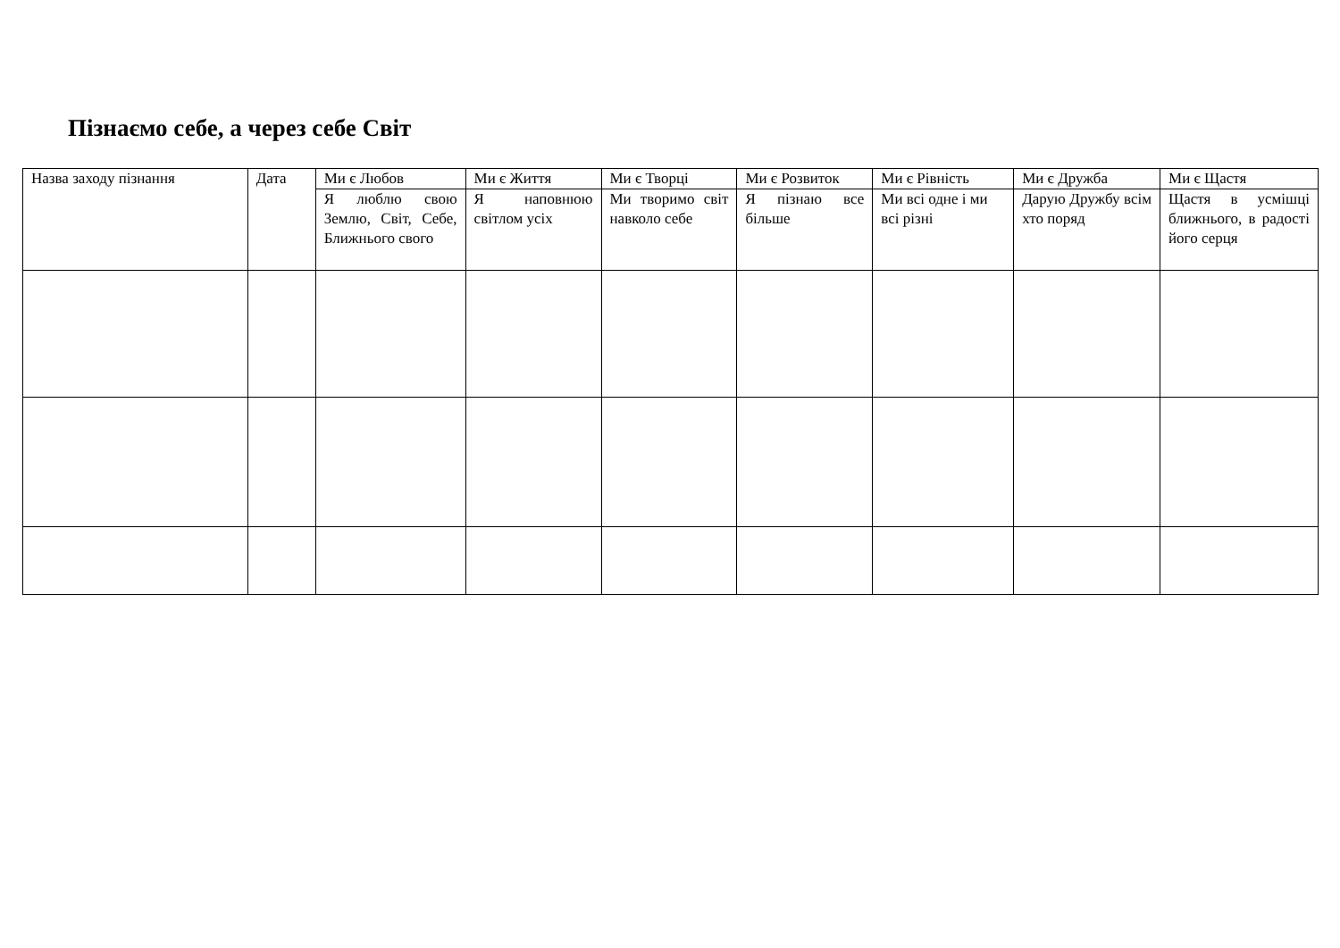Пізнаємо себе, а через себе Світ
| Назва заходу пізнання | Дата | Ми є Любов | Ми є Життя | Ми є Творці | Ми є Розвиток | Ми є Рівність | Ми є Дружба | Ми є Щастя |
| | | Я люблю свою Землю, Світ, Себе, Ближнього свого | Я наповнюю світлом усіх | Ми творимо світ навколо себе | Я пізнаю все більше | Ми всі одне і ми всі різні | Дарую Дружбу всім хто поряд | Щастя в усмішці ближнього, в радості його серця |